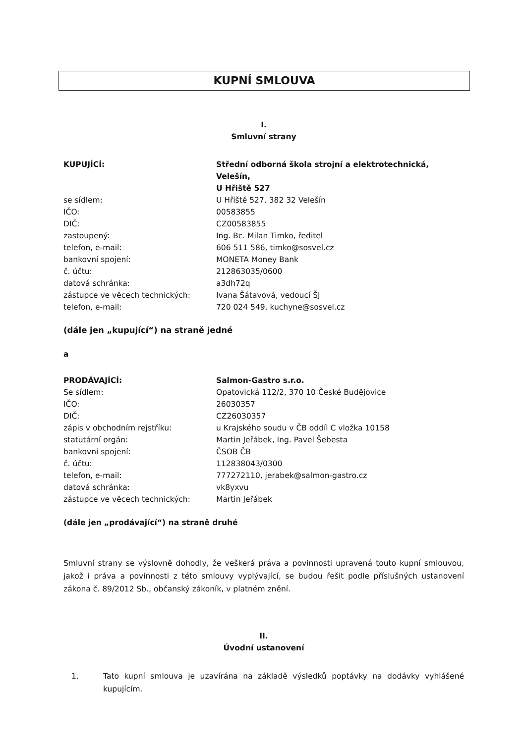KUPNÍ SMLOUVA
I.
Smluvní strany
| KUPUJÍCÍ: | Střední odborná škola strojní a elektrotechnická, Velešín, U Hřiště 527 |
| se sídlem: | U Hřiště 527, 382 32 Velešín |
| IČO: | 00583855 |
| DIČ: | CZ00583855 |
| zastoupený: | Ing. Bc. Milan Timko, ředitel |
| telefon, e-mail: | 606 511 586, timko@sosvel.cz |
| bankovní spojení: | MONETA Money Bank |
| č. účtu: | 212863035/0600 |
| datová schránka: | a3dh72q |
| zástupce ve věcech technických: | Ivana Šátavová, vedoucí ŠJ |
| telefon, e-mail: | 720 024 549, kuchyne@sosvel.cz |
(dále jen „kupující“) na straně jedné
a
| PRODÁVAJÍCÍ: | Salmon-Gastro s.r.o. |
| Se sídlem: | Opatovická 112/2, 370 10 České Budějovice |
| IČO: | 26030357 |
| DIČ: | CZ26030357 |
| zápis v obchodním rejstříku: | u Krajského soudu v ČB oddíl C vložka 10158 |
| statutární orgán: | Martin Jeřábek, Ing. Pavel Šebesta |
| bankovní spojení: | ČSOB ČB |
| č. účtu: | 112838043/0300 |
| telefon, e-mail: | 777272110, jerabek@salmon-gastro.cz |
| datová schránka: | vk8yxvu |
| zástupce ve věcech technických: | Martin Jeřábek |
(dále jen „prodávající“) na straně druhé
Smluvní strany se výslovně dohodly, že veškerá práva a povinnosti upravená touto kupní smlouvou, jakož i práva a povinnosti z této smlouvy vyplývající, se budou řešit podle příslušných ustanovení zákona č. 89/2012 Sb., občanský zákoník, v platném znění.
II.
Úvodní ustanovení
1. Tato kupní smlouva je uzavírána na základě výsledků poptávky na dodávky vyhlášené kupujícím.